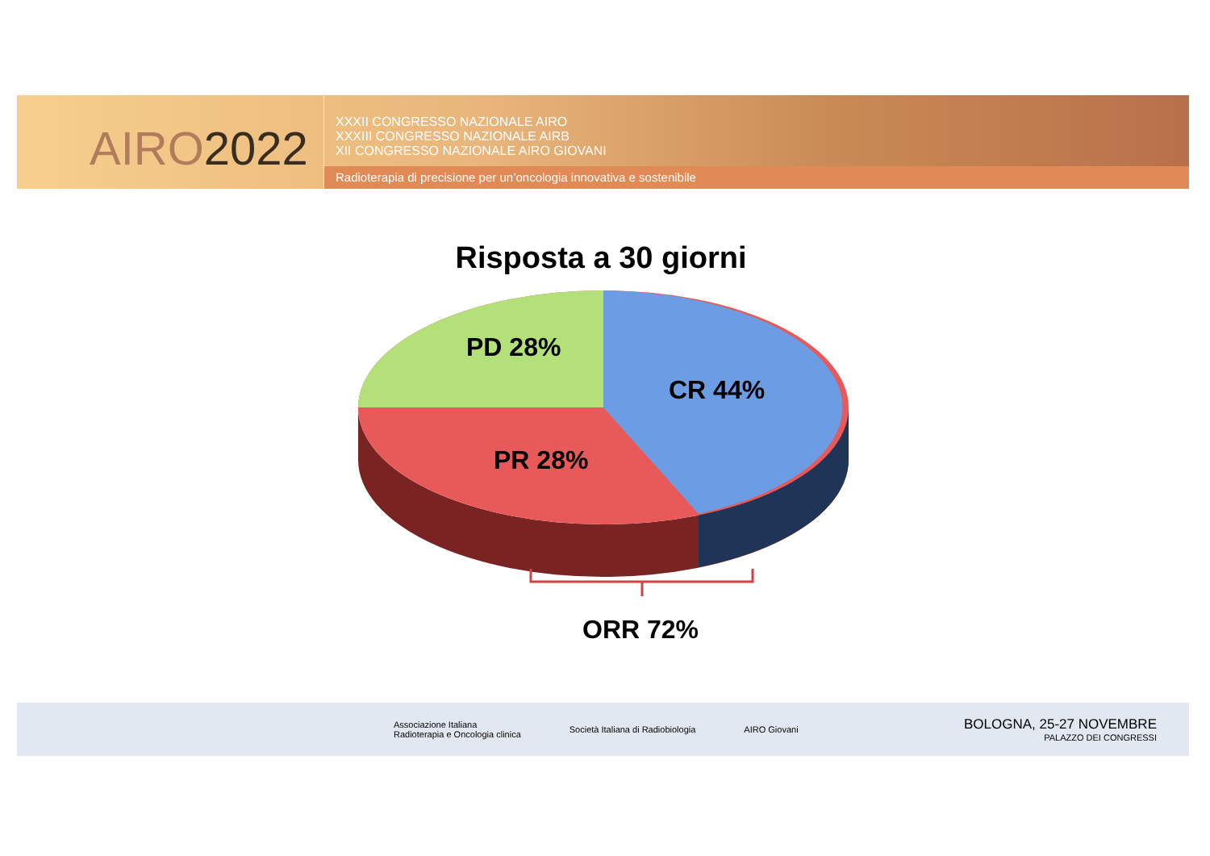AIRO2022
XXXII CONGRESSO NAZIONALE AIRO
XXXIII CONGRESSO NAZIONALE AIRB
XII CONGRESSO NAZIONALE AIRO GIOVANI
Radioterapia di precisione per un’oncologia innovativa e sostenibile
Risposta a 30 giorni
PD 28%
CR 44%
PR 28%
ORR 72%
Associazione Italiana
Radioterapia e Oncologia clinica
Società Italiana di Radiobiologia
AIRO Giovani
BOLOGNA, 25-27 NOVEMBRE
PALAZZO DEI CONGRESSI